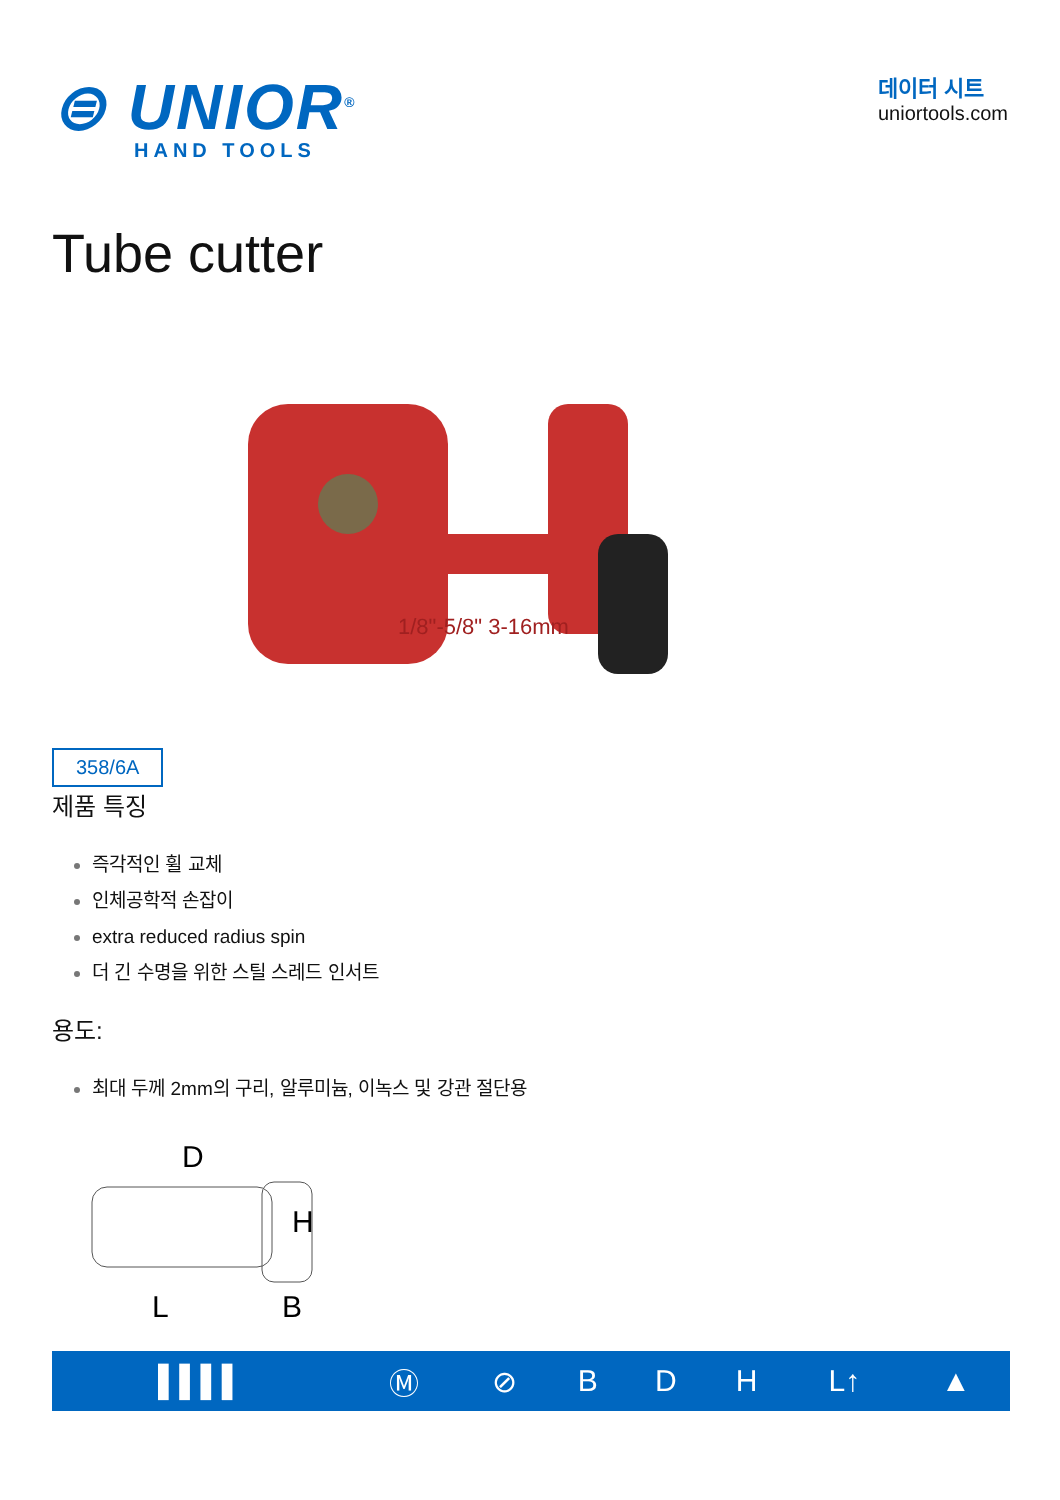⊜ UNIOR<sup>®</sup>
HAND TOOLS
데이터 시트
uniortools.com
Tube cutter
358/6A
1/8"-5/8" 3-16mm
제품 특징
즉각적인 휠 교체
인체공학적 손잡이
extra reduced radius spin
더 긴 수명을 위한 스틸 스레드 인서트
용도:
최대 두께 2mm의 구리, 알루미늄, 이녹스 및 강관 절단용
D
H
L
B
| ▌▌▌▌ | Ⓜ | ⊘ | B | D | H | L↑ | ▲ |
| --- | --- | --- | --- | --- | --- | --- | --- |